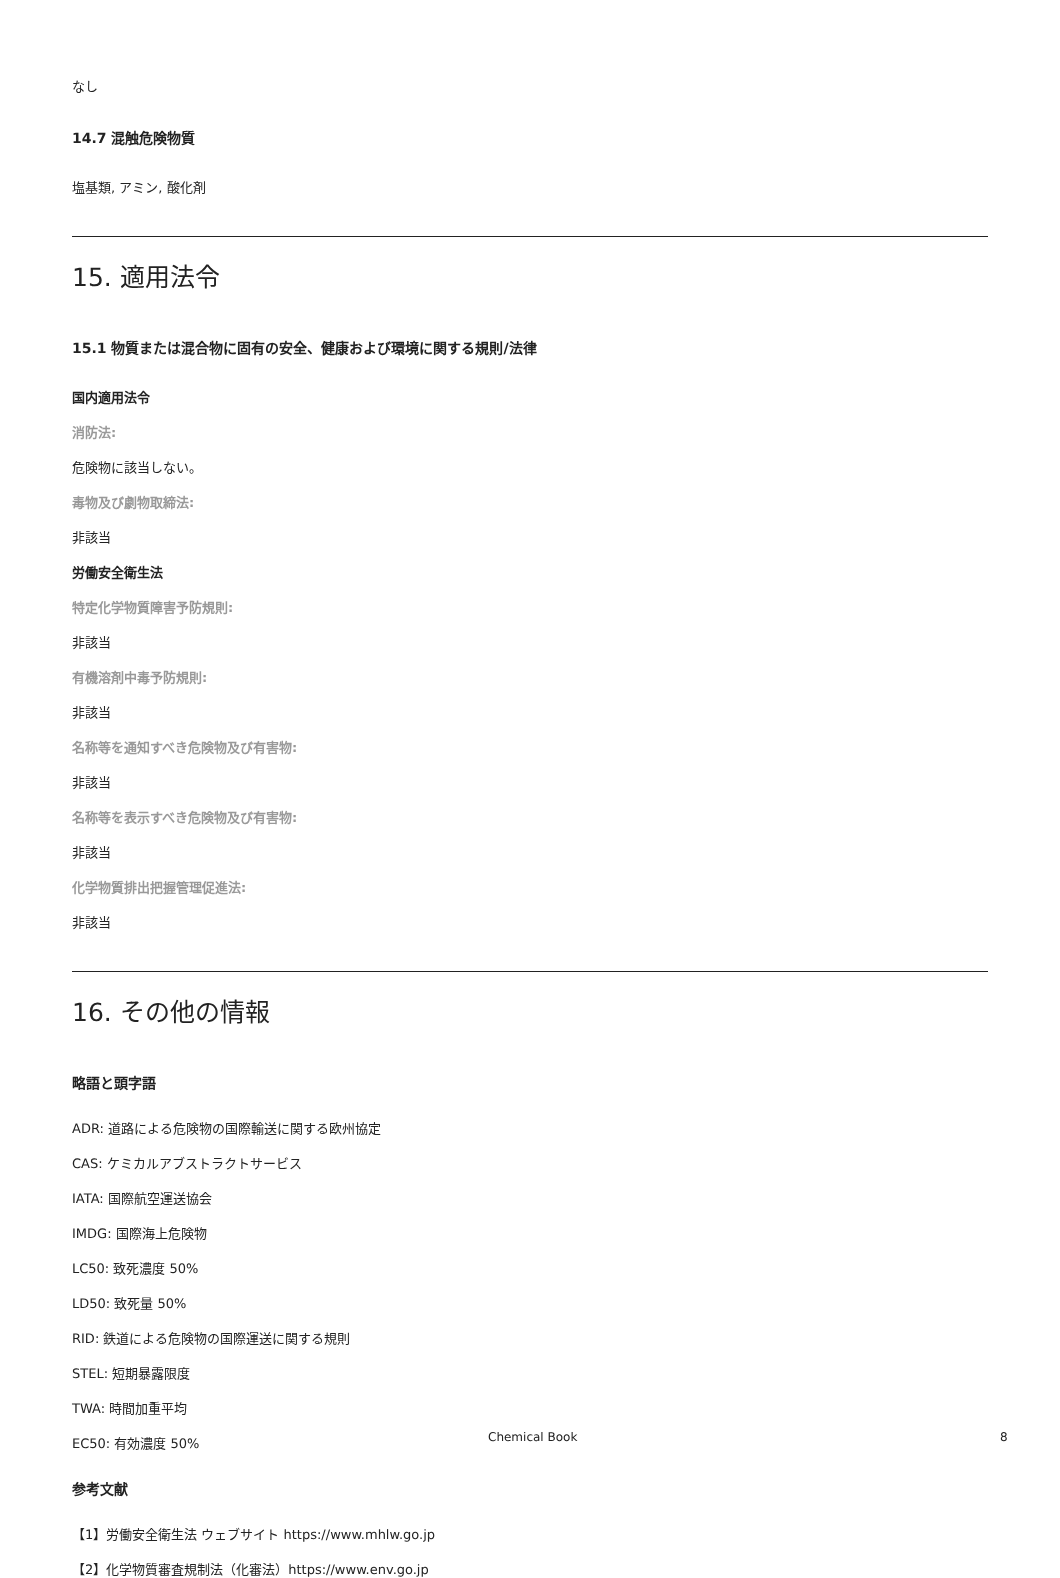なし
14.7 混触危険物質
塩基類, アミン, 酸化剤
15. 適用法令
15.1 物質または混合物に固有の安全、健康および環境に関する規則/法律
国内適用法令
消防法:
危険物に該当しない。
毒物及び劇物取締法:
非該当
労働安全衛生法
特定化学物質障害予防規則:
非該当
有機溶剤中毒予防規則:
非該当
名称等を通知すべき危険物及び有害物:
非該当
名称等を表示すべき危険物及び有害物:
非該当
化学物質排出把握管理促進法:
非該当
16. その他の情報
略語と頭字語
ADR: 道路による危険物の国際輸送に関する欧州協定
CAS: ケミカルアブストラクトサービス
IATA: 国際航空運送協会
IMDG: 国際海上危険物
LC50: 致死濃度 50%
LD50: 致死量 50%
RID: 鉄道による危険物の国際運送に関する規則
STEL: 短期暴露限度
TWA: 時間加重平均
EC50: 有効濃度 50%
参考文献
【1】労働安全衛生法 ウェブサイト https://www.mhlw.go.jp
【2】化学物質審査規制法（化審法）https://www.env.go.jp
Chemical Book 8